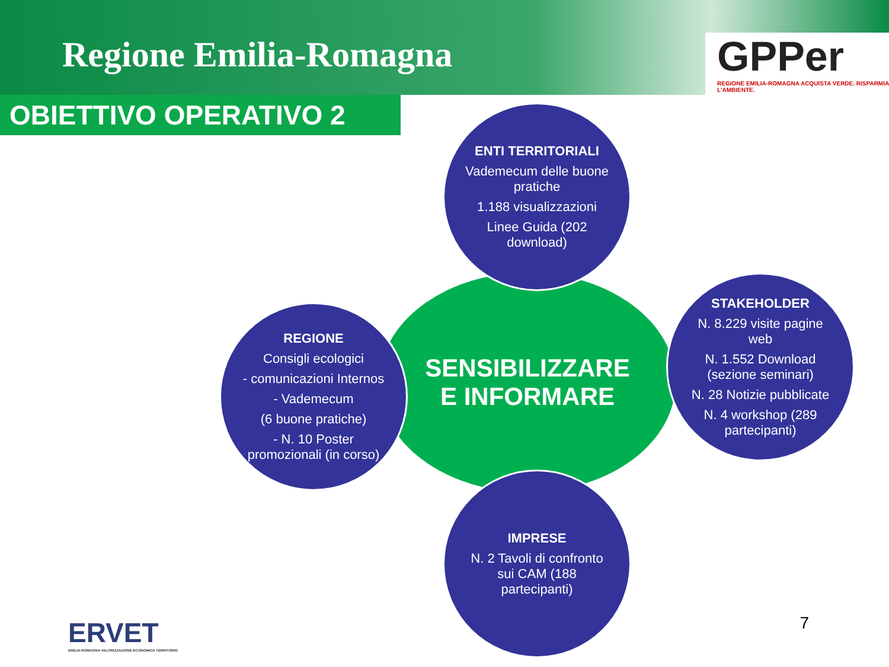Regione Emilia-Romagna
GPPer
REGIONE EMILIA-ROMAGNA ACQUISTA VERDE. RISPARMIA L'AMBIENTE.
OBIETTIVO OPERATIVO 2
SENSIBILIZZARE
E INFORMARE
ENTI TERRITORIALI
Vademecum delle buone pratiche
1.188 visualizzazioni
Linee Guida (202 download)
REGIONE
Consigli ecologici
- comunicazioni Internos
- Vademecum
(6 buone pratiche)
- N. 10 Poster promozionali (in corso)
STAKEHOLDER
N. 8.229 visite pagine web
N. 1.552 Download (sezione seminari)
N. 28 Notizie pubblicate
N. 4 workshop (289 partecipanti)
IMPRESE
N. 2 Tavoli di confronto sui CAM (188 partecipanti)
ERVET
EMILIA-ROMAGNA VALORIZZAZIONE ECONOMICA TERRITORIO
7